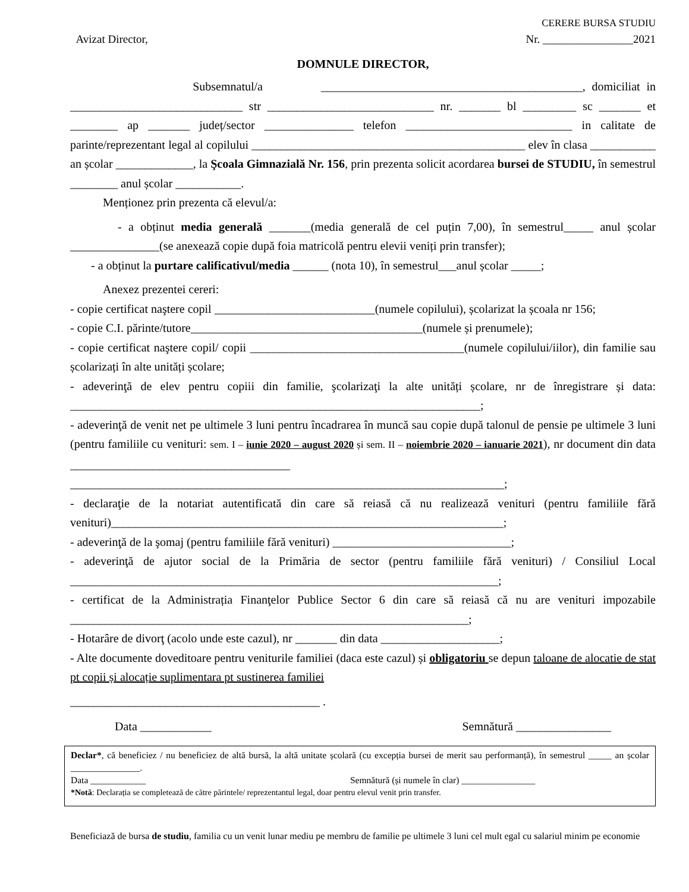CERERE BURSA STUDIU
Avizat Director, Nr. ________________2021
DOMNULE DIRECTOR,
Subsemnatul/a ____________________________________________, domiciliat in _____________________________ str ____________________________ nr. _______ bl _________ sc _______ et ________ ap _______ județ/sector _______________ telefon ____________________________ in calitate de parinte/reprezentant legal al copilului ______________________________________________ elev în clasa ___________ an școlar _____________, la Şcoala Gimnazială Nr. 156, prin prezenta solicit acordarea bursei de STUDIU, în semestrul ________ anul școlar ___________.
Menționez prin prezenta că elevul/a:
- a obținut media generală _______(media generală de cel puțin 7,00), în semestrul_____ anul școlar _______________(se anexează copie după foia matricolă pentru elevii veniți prin transfer);
- a obținut la purtare calificativul/media ______ (nota 10), în semestrul___anul școlar _____;
Anexez prezentei cereri:
- copie certificat naştere copil ___________________________(numele copilului), școlarizat la școala nr 156;
- copie C.I. părinte/tutore_______________________________________(numele și prenumele);
- copie certificat naştere copil/ copii ____________________________________(numele copilului/iilor), din familie sau școlarizați în alte unități școlare;
- adeverinţă de elev pentru copiii din familie, şcolarizaţi la alte unități școlare, nr de înregistrare și data: _____________________________________________________________________;
- adeverinţă de venit net pe ultimele 3 luni pentru încadrarea în muncă sau copie după talonul de pensie pe ultimele 3 luni (pentru familiile cu venituri: sem. I – iunie 2020 – august 2020 și sem. II – noiembrie 2020 – ianuarie 2021), nr document din data _____________________________________ _________________________________________________________________________;
- declaraţie de la notariat autentificată din care să reiasă că nu realizează venituri (pentru familiile fără venituri)__________________________________________________________________;
- adeverinţă de la şomaj (pentru familiile fără venituri) ______________________________;
- adeverinţă de ajutor social de la Primăria de sector (pentru familiile fără venituri) / Consiliul Local ________________________________________________________________________;
- certificat de la Administrația Finanţelor Publice Sector 6 din care să reiasă că nu are venituri impozabile ___________________________________________________________________;
- Hotarâre de divorţ (acolo unde este cazul), nr _______ din data ____________________;
- Alte documente doveditoare pentru veniturile familiei (daca este cazul) și obligatoriu se depun taloane de alocatie de stat pt copii și alocație suplimentara pt sustinerea familiei
__________________________________________ .
Data ____________ Semnătură ________________
Declar*, că beneficiez / nu beneficiez de altă bursă, la altă unitate școlară (cu excepția bursei de merit sau performanță), în semestrul _____ an școlar _______________.
Data ____________ Semnătură (și numele în clar) ________________
*Notă: Declarația se completează de către părintele/ reprezentantul legal, doar pentru elevul venit prin transfer.
Beneficiază de bursa de studiu, familia cu un venit lunar mediu pe membru de familie pe ultimele 3 luni cel mult egal cu salariul minim pe economie